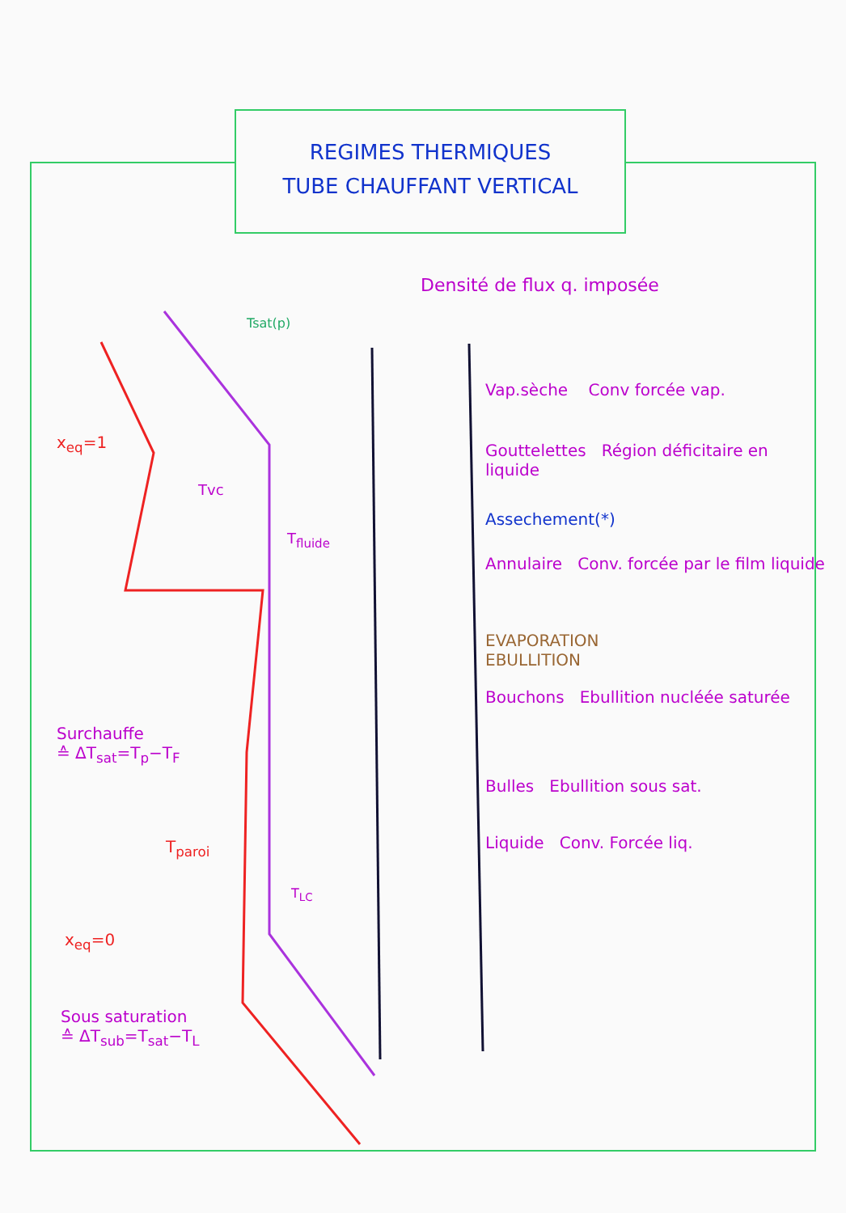REGIMES THERMIQUES
TUBE CHAUFFANT VERTICAL
Densité de flux q. imposée
Tsat(p)
x<sub>eq</sub>=1
Tvc
T<sub>fluide</sub>
Surchauffe
≙ ΔT<sub>sat</sub>=T<sub>p</sub>−T<sub>F</sub>
T<sub>paroi</sub>
T<sub>LC</sub>
x<sub>eq</sub>=0
Sous saturation
≙ ΔT<sub>sub</sub>=T<sub>sat</sub>−T<sub>L</sub>
Vap.sèche Conv forcée vap.
Gouttelettes Région déficitaire en liquide
Assechement(*)
Annulaire Conv. forcée par le film liquide
EVAPORATION
EBULLITION
Bouchons Ebullition nucléée saturée
Bulles Ebullition sous sat.
Liquide Conv. Forcée liq.